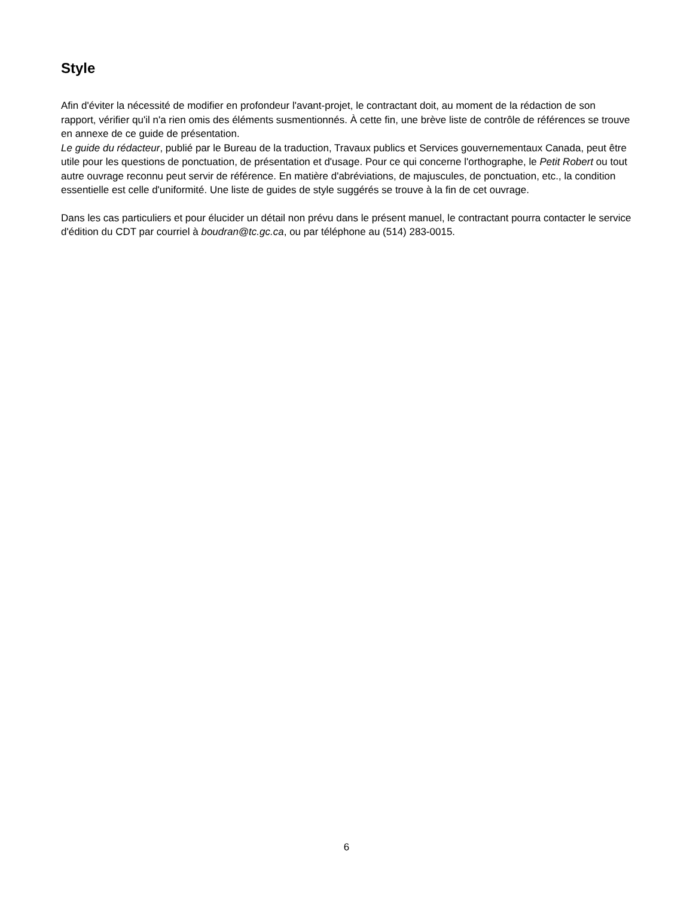Style
Afin d'éviter la nécessité de modifier en profondeur l'avant-projet, le contractant doit, au moment de la rédaction de son rapport, vérifier qu'il n'a rien omis des éléments susmentionnés. À cette fin, une brève liste de contrôle de références se trouve en annexe de ce guide de présentation.
Le guide du rédacteur, publié par le Bureau de la traduction, Travaux publics et Services gouvernementaux Canada, peut être utile pour les questions de ponctuation, de présentation et d'usage. Pour ce qui concerne l'orthographe, le Petit Robert ou tout autre ouvrage reconnu peut servir de référence. En matière d'abréviations, de majuscules, de ponctuation, etc., la condition essentielle est celle d'uniformité. Une liste de guides de style suggérés se trouve à la fin de cet ouvrage.
Dans les cas particuliers et pour élucider un détail non prévu dans le présent manuel, le contractant pourra contacter le service d'édition du CDT par courriel à boudran@tc.gc.ca, ou par téléphone au (514) 283-0015.
6